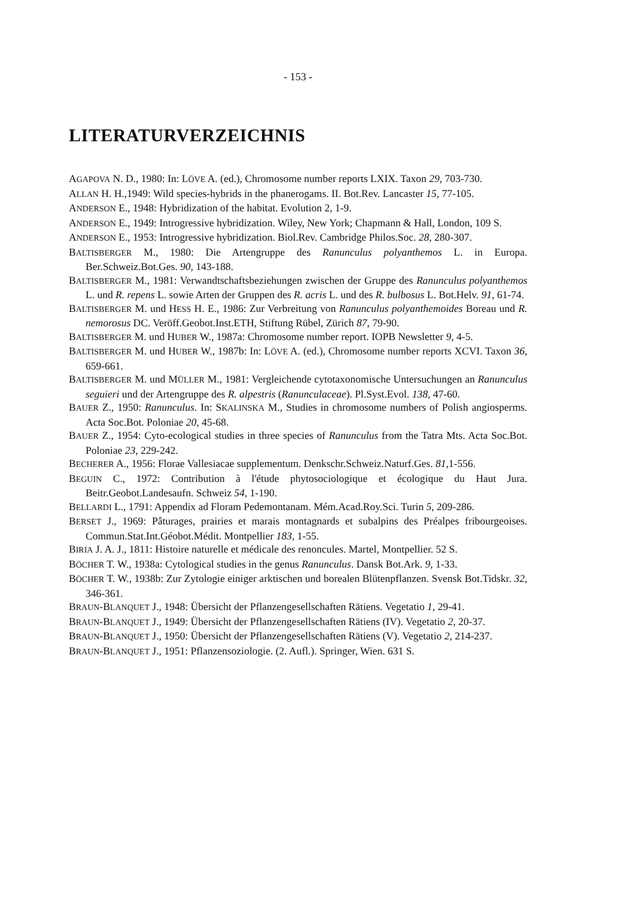- 153 -
LITERATURVERZEICHNIS
AGAPOVA N. D., 1980: In: LÖVE A. (ed.), Chromosome number reports LXIX. Taxon 29, 703-730.
ALLAN H. H.,1949: Wild species-hybrids in the phanerogams. II. Bot.Rev. Lancaster 15, 77-105.
ANDERSON E., 1948: Hybridization of the habitat. Evolution 2, 1-9.
ANDERSON E., 1949: Introgressive hybridization. Wiley, New York; Chapmann & Hall, London, 109 S.
ANDERSON E., 1953: Introgressive hybridization. Biol.Rev. Cambridge Philos.Soc. 28, 280-307.
BALTISBERGER M., 1980: Die Artengruppe des Ranunculus polyanthemos L. in Europa. Ber.Schweiz.Bot.Ges. 90, 143-188.
BALTISBERGER M., 1981: Verwandtschaftsbeziehungen zwischen der Gruppe des Ranunculus polyanthemos L. und R. repens L. sowie Arten der Gruppen des R. acris L. und des R. bulbosus L. Bot.Helv. 91, 61-74.
BALTISBERGER M. und HESS H. E., 1986: Zur Verbreitung von Ranunculus polyanthemoides Boreau und R. nemorosus DC. Veröff.Geobot.Inst.ETH, Stiftung Rübel, Zürich 87, 79-90.
BALTISBERGER M. und HUBER W., 1987a: Chromosome number report. IOPB Newsletter 9, 4-5.
BALTISBERGER M. und HUBER W., 1987b: In: LÖVE A. (ed.), Chromosome number reports XCVI. Taxon 36, 659-661.
BALTISBERGER M. und MÜLLER M., 1981: Vergleichende cytotaxonomische Untersuchungen an Ranunculus seguieri und der Artengruppe des R. alpestris (Ranunculaceae). Pl.Syst.Evol. 138, 47-60.
BAUER Z., 1950: Ranunculus. In: SKALINSKA M., Studies in chromosome numbers of Polish angiosperms. Acta Soc.Bot. Poloniae 20, 45-68.
BAUER Z., 1954: Cyto-ecological studies in three species of Ranunculus from the Tatra Mts. Acta Soc.Bot. Poloniae 23, 229-242.
BECHERER A., 1956: Florae Vallesiacae supplementum. Denkschr.Schweiz.Naturf.Ges. 81,1-556.
BEGUIN C., 1972: Contribution à l'étude phytosociologique et écologique du Haut Jura. Beitr.Geobot.Landesaufn. Schweiz 54, 1-190.
BELLARDI L., 1791: Appendix ad Floram Pedemontanam. Mém.Acad.Roy.Sci. Turin 5, 209-286.
BERSET J., 1969: Pâturages, prairies et marais montagnards et subalpins des Préalpes fribourgeoises. Commun.Stat.Int.Géobot.Médit. Montpellier 183, 1-55.
BIRIA J. A. J., 1811: Histoire naturelle et médicale des renoncules. Martel, Montpellier. 52 S.
BÖCHER T. W., 1938a: Cytological studies in the genus Ranunculus. Dansk Bot.Ark. 9, 1-33.
BÖCHER T. W., 1938b: Zur Zytologie einiger arktischen und borealen Blütenpflanzen. Svensk Bot.Tidskr. 32, 346-361.
BRAUN-BLANQUET J., 1948: Übersicht der Pflanzengesellschaften Rätiens. Vegetatio 1, 29-41.
BRAUN-BLANQUET J., 1949: Übersicht der Pflanzengesellschaften Rätiens (IV). Vegetatio 2, 20-37.
BRAUN-BLANQUET J., 1950: Übersicht der Pflanzengesellschaften Rätiens (V). Vegetatio 2, 214-237.
BRAUN-BLANQUET J., 1951: Pflanzensoziologie. (2. Aufl.). Springer, Wien. 631 S.